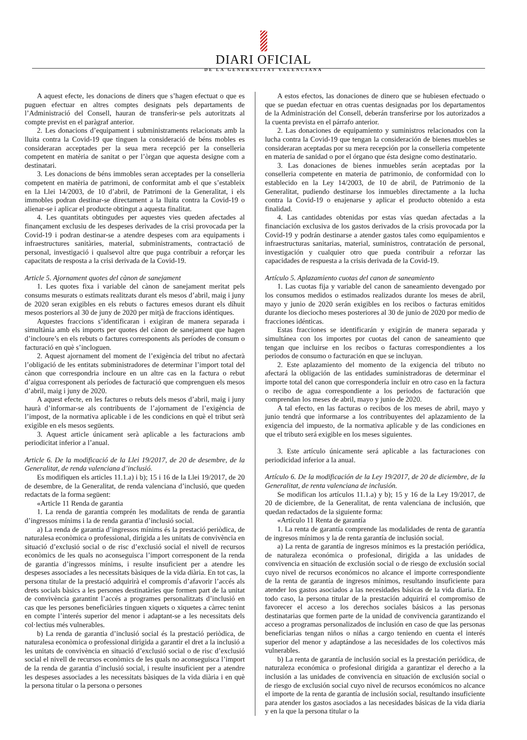DIARI OFICIAL
DE LA GENERALITAT VALENCIANA
A aquest efecte, les donacions de diners que s’hagen efectuat o que es puguen efectuar en altres comptes designats pels departaments de l’Administració del Consell, hauran de transferir-se pels autoritzats al compte previst en el paràgraf anterior.
2. Les donacions d’equipament i subministraments relacionats amb la lluita contra la Covid-19 que tinguen la consideració de béns mobles es consideraran acceptades per la seua mera recepció per la conselleria competent en matèria de sanitat o per l’òrgan que aquesta designe com a destinatari.
3. Les donacions de béns immobles seran acceptades per la conselleria competent en matèria de patrimoni, de conformitat amb el que s’estableix en la Llei 14/2003, de 10 d’abril, de Patrimoni de la Generalitat, i els immobles podran destinar-se directament a la lluita contra la Covid-19 o alienar-se i aplicar el producte obtingut a aquesta finalitat.
4. Les quantitats obtingudes per aquestes vies queden afectades al finançament exclusiu de les despeses derivades de la crisi provocada per la Covid-19 i podran destinar-se a atendre despeses com ara equipaments i infraestructures sanitàries, material, subministraments, contractació de personal, investigació i qualsevol altre que puga contribuir a reforçar les capacitats de resposta a la crisi derivada de la Covid-19.
Article 5. Ajornament quotes del cànon de sanejament
1. Les quotes fixa i variable del cànon de sanejament meritat pels consums mesurats o estimats realitzats durant els mesos d’abril, maig i juny de 2020 seran exigibles en els rebuts o factures emesos durant els díhuit mesos posteriors al 30 de juny de 2020 per mitjà de fraccions idèntiques.
Aquestes fraccions s’identificaran i exigiran de manera separada i simultània amb els imports per quotes del cànon de sanejament que hagen d’incloure’s en els rebuts o factures corresponents als períodes de consum o facturació en què s’incloguen.
2. Aquest ajornament del moment de l’exigència del tribut no afectarà l’obligació de les entitats subministradores de determinar l’import total del cànon que correspondria incloure en un altre cas en la factura o rebut d’aigua corresponent als períodes de facturació que comprenguen els mesos d’abril, maig i juny de 2020.
A aquest efecte, en les factures o rebuts dels mesos d’abril, maig i juny haurà d’informar-se als contribuents de l’ajornament de l’exigència de l’impost, de la normativa aplicable i de les condicions en què el tribut serà exigible en els mesos següents.
3. Aquest article únicament serà aplicable a les facturacions amb periodicitat inferior a l’anual.
Article 6. De la modificació de la Llei 19/2017, de 20 de desembre, de la Generalitat, de renda valenciana d’inclusió.
Es modifiquen els articles 11.1.a) i b); 15 i 16 de la Llei 19/2017, de 20 de desembre, de la Generalitat, de renda valenciana d’inclusió, que queden redactats de la forma següent:
«Article 11 Renda de garantia
1. La renda de garantia comprén les modalitats de renda de garantia d’ingressos mínims i la de renda garantia d’inclusió social.
a) La renda de garantia d’ingressos mínims és la prestació periòdica, de naturalesa econòmica o professional, dirigida a les unitats de convivència en situació d’exclusió social o de risc d’exclusió social el nivell de recursos econòmics de les quals no aconseguisca l’import corresponent de la renda de garantia d’ingressos mínims, i resulte insuficient per a atendre les despeses associades a les necessitats bàsiques de la vida diària. En tot cas, la persona titular de la prestació adquirirà el compromís d’afavorir l’accés als drets socials bàsics a les persones destinatàries que formen part de la unitat de convivència garantint l’accés a programes personalitzats d’inclusió en cas que les persones beneficiàries tinguen xiquets o xiquetes a càrrec tenint en compte l’interés superior del menor i adaptant-se a les necessitats dels col·lectius més vulnerables.
b) La renda de garantia d’inclusió social és la prestació periòdica, de naturalesa econòmica o professional dirigida a garantir el dret a la inclusió a les unitats de convivència en situació d’exclusió social o de risc d’exclusió social el nivell de recursos econòmics de les quals no aconseguisca l’import de la renda de garantia d’inclusió social, i resulte insuficient per a atendre les despeses associades a les necessitats bàsiques de la vida diària i en què la persona titular o la persona o persones
A estos efectos, las donaciones de dinero que se hubiesen efectuado o que se puedan efectuar en otras cuentas designadas por los departamentos de la Administración del Consell, deberán transferirse por los autorizados a la cuenta prevista en el párrafo anterior.
2. Las donaciones de equipamiento y suministros relacionados con la lucha contra la Covid-19 que tengan la consideración de bienes muebles se consideraran aceptadas por su mera recepción por la conselleria competente en materia de sanidad o por el órgano que ésta designe como destinatario.
3. Las donaciones de bienes inmuebles serán aceptadas por la conselleria competente en materia de patrimonio, de conformidad con lo establecido en la Ley 14/2003, de 10 de abril, de Patrimonio de la Generalitat, pudiendo destinarse los inmuebles directamente a la lucha contra la Covid-19 o enajenarse y aplicar el producto obtenido a esta finalidad.
4. Las cantidades obtenidas por estas vías quedan afectadas a la financiación exclusiva de los gastos derivados de la crisis provocada por la Covid-19 y podrán destinarse a atender gastos tales como equipamientos e infraestructuras sanitarias, material, suministros, contratación de personal, investigación y cualquier otro que pueda contribuir a reforzar las capacidades de respuesta a la crisis derivada de la Covid-19.
Artículo 5. Aplazamiento cuotas del canon de saneamiento
1. Las cuotas fija y variable del canon de saneamiento devengado por los consumos medidos o estimados realizados durante los meses de abril, mayo y junio de 2020 serán exigibles en los recibos o facturas emitidos durante los dieciocho meses posteriores al 30 de junio de 2020 por medio de fracciones idénticas.
Estas fracciones se identificarán y exigirán de manera separada y simultánea con los importes por cuotas del canon de saneamiento que tengan que incluirse en los recibos o facturas correspondientes a los periodos de consumo o facturación en que se incluyan.
2. Este aplazamiento del momento de la exigencia del tributo no afectará la obligación de las entidades suministradoras de determinar el importe total del canon que correspondería incluir en otro caso en la factura o recibo de agua correspondiente a los periodos de facturación que comprendan los meses de abril, mayo y junio de 2020.
A tal efecto, en las facturas o recibos de los meses de abril, mayo y junio tendrá que informarse a los contribuyentes del aplazamiento de la exigencia del impuesto, de la normativa aplicable y de las condiciones en que el tributo será exigible en los meses siguientes.
3. Este artículo únicamente será aplicable a las facturaciones con periodicidad inferior a la anual.
Artículo 6. De la modificación de la Ley 19/2017, de 20 de diciembre, de la Generalitat, de renta valenciana de inclusión.
Se modifican los artículos 11.1.a) y b); 15 y 16 de la Ley 19/2017, de 20 de diciembre, de la Generalitat, de renta valenciana de inclusión, que quedan redactados de la siguiente forma:
«Artículo 11 Renta de garantía
1. La renta de garantía comprende las modalidades de renta de garantía de ingresos mínimos y la de renta garantía de inclusión social.
a) La renta de garantía de ingresos mínimos es la prestación periódica, de naturaleza económica o profesional, dirigida a las unidades de convivencia en situación de exclusión social o de riesgo de exclusión social cuyo nivel de recursos económicos no alcance el importe correspondiente de la renta de garantía de ingresos mínimos, resultando insuficiente para atender los gastos asociados a las necesidades básicas de la vida diaria. En todo caso, la persona titular de la prestación adquirirá el compromiso de favorecer el acceso a los derechos sociales básicos a las personas destinatarias que formen parte de la unidad de convivencia garantizando el acceso a programas personalizados de inclusión en caso de que las personas beneficiarias tengan niños o niñas a cargo teniendo en cuenta el interés superior del menor y adaptándose a las necesidades de los colectivos más vulnerables.
b) La renta de garantía de inclusión social es la prestación periódica, de naturaleza económica o profesional dirigida a garantizar el derecho a la inclusión a las unidades de convivencia en situación de exclusión social o de riesgo de exclusión social cuyo nivel de recursos económicos no alcance el importe de la renta de garantía de inclusión social, resultando insuficiente para atender los gastos asociados a las necesidades básicas de la vida diaria y en la que la persona titular o la